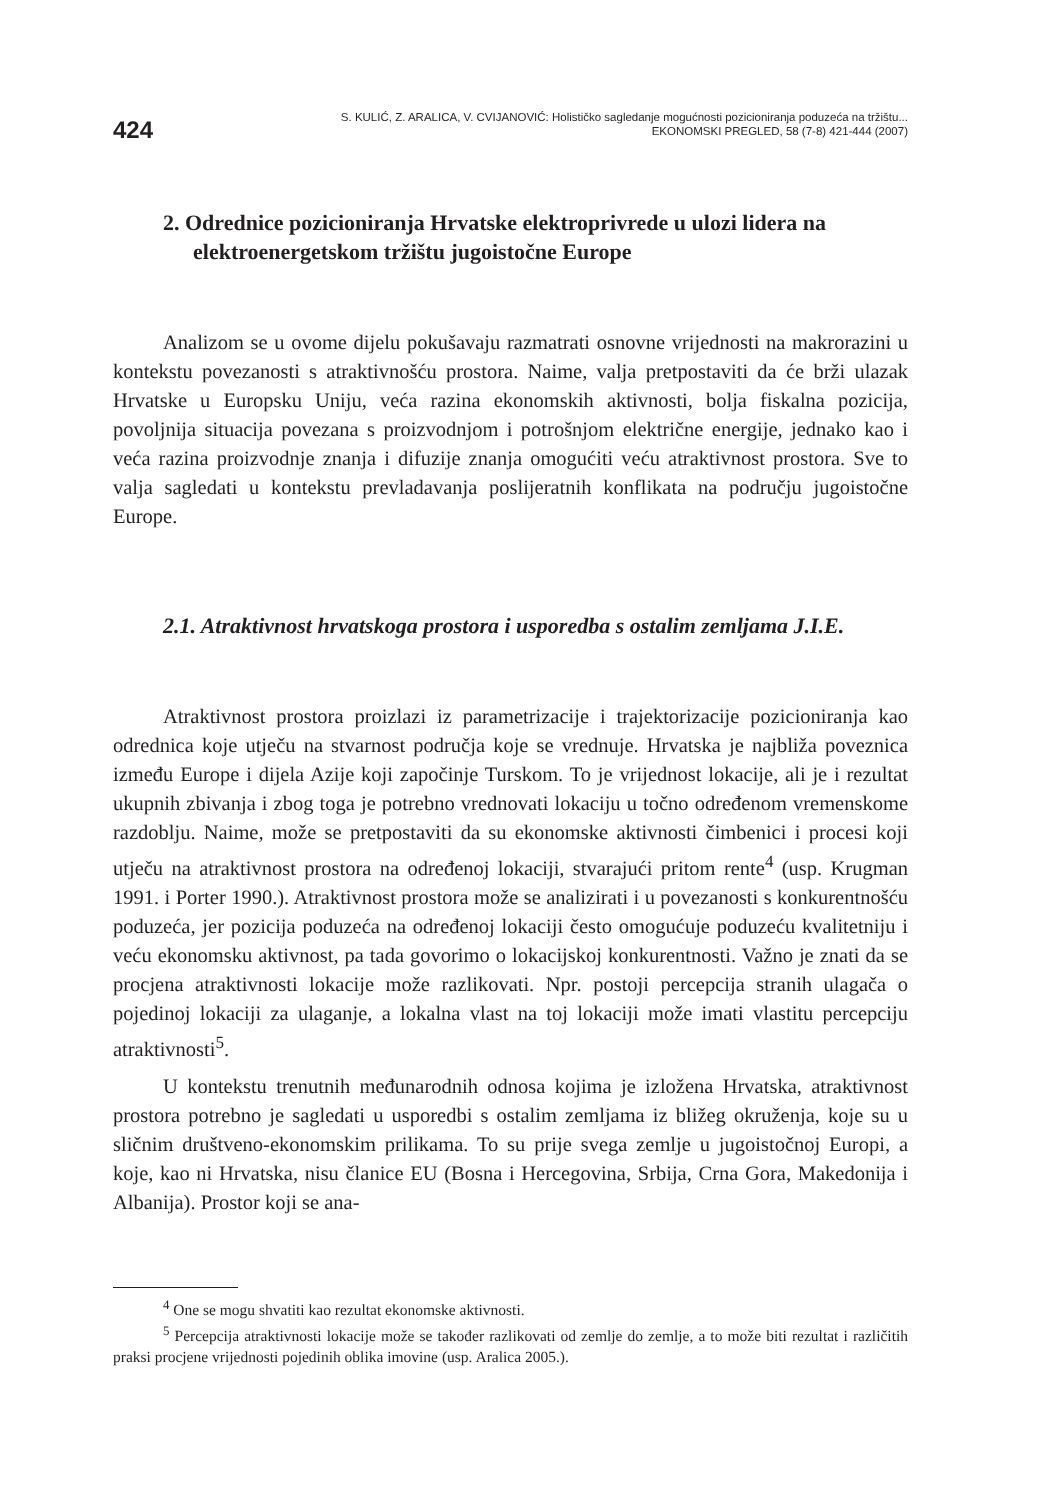424
S. KULIĆ, Z. ARALICA, V. CVIJANOVIĆ: Holističko sagledanje mogućnosti pozicioniranja poduzeća na tržištu...
EKONOMSKI PREGLED, 58 (7-8) 421-444 (2007)
2. Odrednice pozicioniranja Hrvatske elektroprivrede u ulozi lidera na elektroenergetskom tržištu jugoistočne Europe
Analizom se u ovome dijelu pokušavaju razmatrati osnovne vrijednosti na makrorazini u kontekstu povezanosti s atraktivnošću prostora. Naime, valja pretpostaviti da će brži ulazak Hrvatske u Europsku Uniju, veća razina ekonomskih aktivnosti, bolja fiskalna pozicija, povoljnija situacija povezana s proizvodnjom i potrošnjom električne energije, jednako kao i veća razina proizvodnje znanja i difuzije znanja omogućiti veću atraktivnost prostora. Sve to valja sagledati u kontekstu prevladavanja poslijeratnih konflikata na području jugoistočne Europe.
2.1. Atraktivnost hrvatskoga prostora i usporedba s ostalim zemljama J.I.E.
Atraktivnost prostora proizlazi iz parametrizacije i trajektorizacije pozicioniranja kao odrednica koje utječu na stvarnost područja koje se vrednuje. Hrvatska je najbliža poveznica između Europe i dijela Azije koji započinje Turskom. To je vrijednost lokacije, ali je i rezultat ukupnih zbivanja i zbog toga je potrebno vrednovati lokaciju u točno određenom vremenskome razdoblju. Naime, može se pretpostaviti da su ekonomske aktivnosti čimbenici i procesi koji utječu na atraktivnost prostora na određenoj lokaciji, stvarajući pritom rente<sup>4</sup> (usp. Krugman 1991. i Porter 1990.). Atraktivnost prostora može se analizirati i u povezanosti s konkurentnošću poduzeća, jer pozicija poduzeća na određenoj lokaciji često omogućuje poduzeću kvalitetniju i veću ekonomsku aktivnost, pa tada govorimo o lokacijskoj konkurentnosti. Važno je znati da se procjena atraktivnosti lokacije može razlikovati. Npr. postoji percepcija stranih ulagača o pojedinoj lokaciji za ulaganje, a lokalna vlast na toj lokaciji može imati vlastitu percepciju atraktivnosti<sup>5</sup>.
U kontekstu trenutnih međunarodnih odnosa kojima je izložena Hrvatska, atraktivnost prostora potrebno je sagledati u usporedbi s ostalim zemljama iz bližeg okruženja, koje su u sličnim društveno-ekonomskim prilikama. To su prije svega zemlje u jugoistočnoj Europi, a koje, kao ni Hrvatska, nisu članice EU (Bosna i Hercegovina, Srbija, Crna Gora, Makedonija i Albanija). Prostor koji se ana-
<sup>4</sup> One se mogu shvatiti kao rezultat ekonomske aktivnosti.
<sup>5</sup> Percepcija atraktivnosti lokacije može se također razlikovati od zemlje do zemlje, a to može biti rezultat i različitih praksi procjene vrijednosti pojedinih oblika imovine (usp. Aralica 2005.).